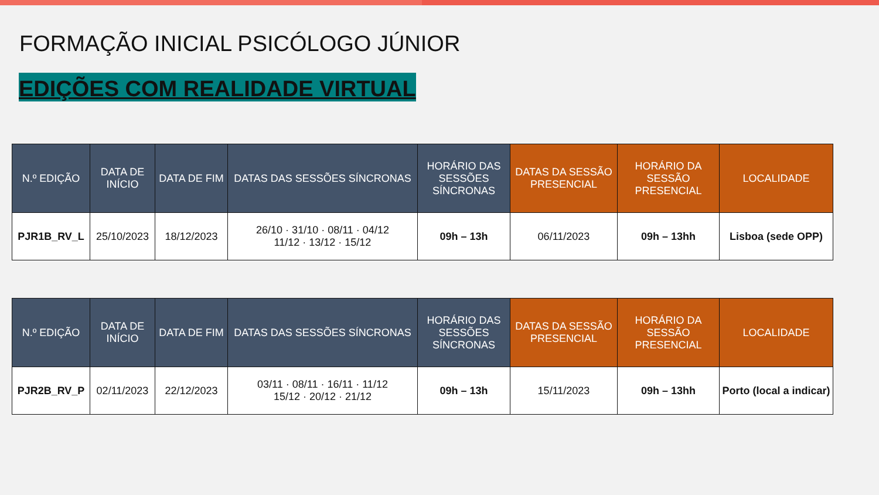FORMAÇÃO INICIAL PSICÓLOGO JÚNIOR
EDIÇÕES COM REALIDADE VIRTUAL
| N.º EDIÇÃO | DATA DE INÍCIO | DATA DE FIM | DATAS DAS SESSÕES SÍNCRONAS | HORÁRIO DAS SESSÕES SÍNCRONAS | DATAS DA SESSÃO PRESENCIAL | HORÁRIO DA SESSÃO PRESENCIAL | LOCALIDADE |
| --- | --- | --- | --- | --- | --- | --- | --- |
| PJR1B_RV_L | 25/10/2023 | 18/12/2023 | 26/10 · 31/10 · 08/11 · 04/12 11/12 · 13/12 · 15/12 | 09h – 13h | 06/11/2023 | 09h – 13hh | Lisboa (sede OPP) |
| N.º EDIÇÃO | DATA DE INÍCIO | DATA DE FIM | DATAS DAS SESSÕES SÍNCRONAS | HORÁRIO DAS SESSÕES SÍNCRONAS | DATAS DA SESSÃO PRESENCIAL | HORÁRIO DA SESSÃO PRESENCIAL | LOCALIDADE |
| --- | --- | --- | --- | --- | --- | --- | --- |
| PJR2B_RV_P | 02/11/2023 | 22/12/2023 | 03/11 · 08/11 · 16/11 · 11/12 15/12 · 20/12 · 21/12 | 09h – 13h | 15/11/2023 | 09h – 13hh | Porto (local a indicar) |